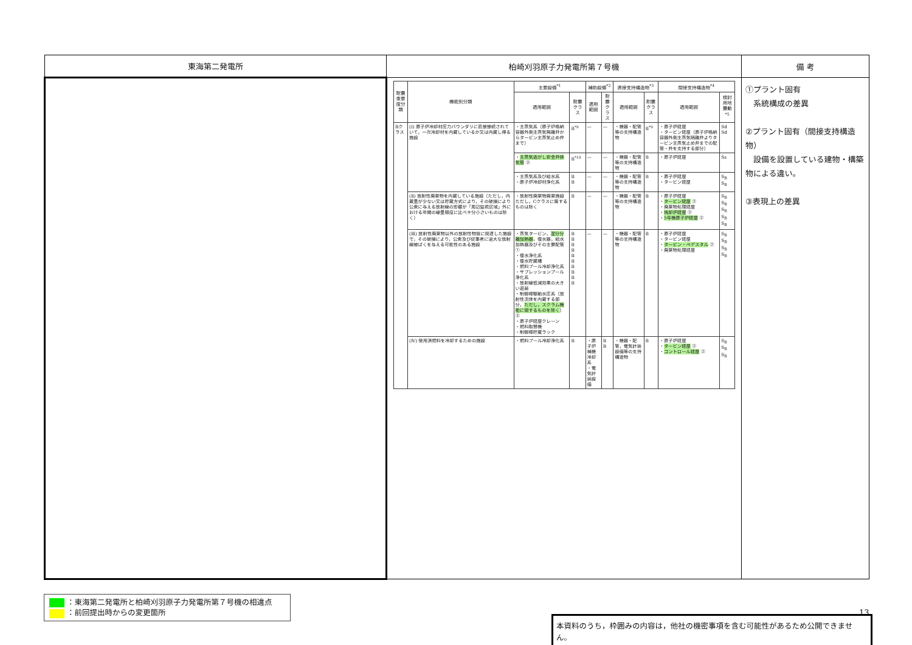| 東海第二発電所 | 柏崎刈羽原子力発電所第７号機 | 備 考 |
| --- | --- | --- |
| | / 耐震重要度分類 / 機能別分類 / 主要設備<sup>*1</sup> / / 補助設備<sup>*2</sup> / / 直接支持構造物<sup>*3</sup> / / 間接支持構造物<sup>*4</sup> / / / --- / --- / --- / --- / --- / --- / --- / --- / --- / --- / / / / 適用範囲 / 耐震クラス / 適用範囲 / 耐震クラス / 適用範囲 / 耐震クラス / 適用範囲 / 検討用地震動<sup>*5</sup> / / Bクラス / (Ⅰ) 原子炉冷却材圧力バウンダリに直接接続されていて，一次冷却材を内蔵しているか又は内蔵し得る施設 / ・主蒸気系（原子炉格納容器外側主蒸気隔離弁からタービン主蒸気止め弁まで） / B<sup>*9</sup> / — / — / ・機器・配管等の支持構造物 / B<sup>*9</sup> / ・原子炉建屋 ・タービン建屋（原子炉格納容器外側主蒸気隔離弁よりタービン主蒸気止め弁までの配管・弁を支持する部分） / Sd Sd / / / / ・ 主蒸気逃がし安全弁排気管 ③ / B<sup>*10</sup> / — / — / ・機器・配管等の支持構造物 / B / ・原子炉建屋 / Ss / / / / ・主蒸気系及び給水系 ・原子炉冷却材浄化系 / B B / — / — / ・機器・配管等の支持構造物 / B / ・原子炉建屋 ・タービン建屋 / S<sub>B</sub> S<sub>B</sub> / / / (Ⅱ) 放射性廃棄物を内蔵している施設（ただし，内蔵量が少ない又は貯蔵方式により，その破損により公衆に与える放射線の影響が「周辺監視区域」外における年間の線量限度に比べ十分小さいものは除く） / ・放射性廃棄物廃棄施設 ただし，Cクラスに属するものは除く / B / — / — / ・機器・配管等の支持構造物 / B / ・原子炉建屋 ・ タービン建屋 ② ・廃棄物処理建屋 ・ 焼却炉建屋 ② ・ 5号機原子炉建屋 ② / S<sub>B</sub> S<sub>B</sub> S<sub>B</sub> S<sub>B</sub> S<sub>B</sub> / / / (Ⅲ) 放射性廃棄物以外の放射性物質に関連した施設で，その破損により，公衆及び従事者に過大な放射線被ばくを与える可能性のある施設 / ・蒸気タービン， 湿分分離加熱器 ，復水器，給水加熱器及びその主要配管 ① ・復水浄化系 ・復水貯蔵槽 ・燃料プール冷却浄化系 ・サプレッションプール浄化系 ・放射線低減効果の大きい遮蔽 ・制御棒駆動水圧系（放射性流体を内蔵する部分， ただし，スクラム機能に関するものを除く ） ③ ・原子炉建屋クレーン ・燃料取替機 ・制御棒貯蔵ラック / B B B B B B B B B B / — / — / ・機器・配管等の支持構造物 / B / ・原子炉建屋 ・タービン建屋 ・ タービン・ペデスタル ② ・廃棄物処理建屋 / S<sub>B</sub> S<sub>B</sub> S<sub>B</sub> S<sub>B</sub> / / / (Ⅳ) 使用済燃料を冷却するための施設 / ・燃料プール冷却浄化系 / B / ・原子炉補機冷却系 ・電気計装設備 / B B / ・機器・配管，電気計装設備等の支持構造物 / B / ・原子炉建屋 ・ タービン建屋 ② ・ コントロール建屋 ② / S<sub>B</sub> S<sub>B</sub> S<sub>B</sub> / | ①プラント固有 系統構成の差異 ②プラント固有（間接支持構造物） 設備を設置している建物・構築物による違い。 ③表現上の差異 |
：東海第二発電所と柏崎刈羽原子力発電所第７号機の相違点
：前回提出時からの変更箇所
13
本資料のうち，枠囲みの内容は，他社の機密事項を含む可能性があるため公開できません。